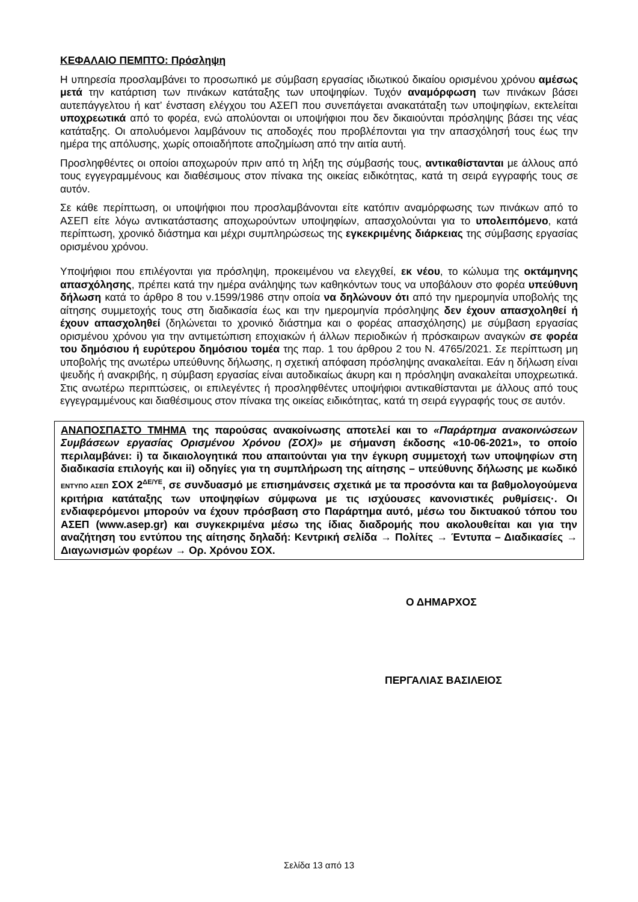ΚΕΦΑΛΑΙΟ ΠΕΜΠΤΟ: Πρόσληψη
Η υπηρεσία προσλαμβάνει το προσωπικό με σύμβαση εργασίας ιδιωτικού δικαίου ορισμένου χρόνου αμέσως μετά την κατάρτιση των πινάκων κατάταξης των υποψηφίων. Τυχόν αναμόρφωση των πινάκων βάσει αυτεπάγγελτου ή κατ’ ένσταση ελέγχου του ΑΣΕΠ που συνεπάγεται ανακατάταξη των υποψηφίων, εκτελείται υποχρεωτικά από το φορέα, ενώ απολύονται οι υποψήφιοι που δεν δικαιούνται πρόσληψης βάσει της νέας κατάταξης. Οι απολυόμενοι λαμβάνουν τις αποδοχές που προβλέπονται για την απασχόλησή τους έως την ημέρα της απόλυσης, χωρίς οποιαδήποτε αποζημίωση από την αιτία αυτή.
Προσληφθέντες οι οποίοι αποχωρούν πριν από τη λήξη της σύμβασής τους, αντικαθίστανται με άλλους από τους εγγεγραμμένους και διαθέσιμους στον πίνακα της οικείας ειδικότητας, κατά τη σειρά εγγραφής τους σε αυτόν.
Σε κάθε περίπτωση, οι υποψήφιοι που προσλαμβάνονται είτε κατόπιν αναμόρφωσης των πινάκων από το ΑΣΕΠ είτε λόγω αντικατάστασης αποχωρούντων υποψηφίων, απασχολούνται για το υπολειπόμενο, κατά περίπτωση, χρονικό διάστημα και μέχρι συμπληρώσεως της εγκεκριμένης διάρκειας της σύμβασης εργασίας ορισμένου χρόνου.
Υποψήφιοι που επιλέγονται για πρόσληψη, προκειμένου να ελεγχθεί, εκ νέου, το κώλυμα της οκτάμηνης απασχόλησης, πρέπει κατά την ημέρα ανάληψης των καθηκόντων τους να υποβάλουν στο φορέα υπεύθυνη δήλωση κατά το άρθρο 8 του ν.1599/1986 στην οποία να δηλώνουν ότι από την ημερομηνία υποβολής της αίτησης συμμετοχής τους στη διαδικασία έως και την ημερομηνία πρόσληψης δεν έχουν απασχοληθεί ή έχουν απασχοληθεί (δηλώνεται το χρονικό διάστημα και ο φορέας απασχόλησης) με σύμβαση εργασίας ορισμένου χρόνου για την αντιμετώπιση εποχιακών ή άλλων περιοδικών ή πρόσκαιρων αναγκών σε φορέα του δημόσιου ή ευρύτερου δημόσιου τομέα της παρ. 1 του άρθρου 2 του Ν. 4765/2021. Σε περίπτωση μη υποβολής της ανωτέρω υπεύθυνης δήλωσης, η σχετική απόφαση πρόσληψης ανακαλείται. Εάν η δήλωση είναι ψευδής ή ανακριβής, η σύμβαση εργασίας είναι αυτοδικαίως άκυρη και η πρόσληψη ανακαλείται υποχρεωτικά. Στις ανωτέρω περιπτώσεις, οι επιλεγέντες ή προσληφθέντες υποψήφιοι αντικαθίστανται με άλλους από τους εγγεγραμμένους και διαθέσιμους στον πίνακα της οικείας ειδικότητας, κατά τη σειρά εγγραφής τους σε αυτόν.
ΑΝΑΠΟΣΠΑΣΤΟ ΤΜΗΜΑ της παρούσας ανακοίνωσης αποτελεί και το «Παράρτημα ανακοινώσεων Συμβάσεων εργασίας Ορισμένου Χρόνου (ΣΟΧ)» με σήμανση έκδοσης «10-06-2021», το οποίο περιλαμβάνει: i) τα δικαιολογητικά που απαιτούνται για την έγκυρη συμμετοχή των υποψηφίων στη διαδικασία επιλογής και ii) οδηγίες για τη συμπλήρωση της αίτησης – υπεύθυνης δήλωσης με κωδικό ΕΝΤΥΠΟ ΑΣΕΠ ΣΟΧ 2<sup>ΔΕ/ΥΕ</sup>, σε συνδυασμό με επισημάνσεις σχετικά με τα προσόντα και τα βαθμολογούμενα κριτήρια κατάταξης των υποψηφίων σύμφωνα με τις ισχύουσες κανονιστικές ρυθμίσεις·. Οι ενδιαφερόμενοι μπορούν να έχουν πρόσβαση στο Παράρτημα αυτό, μέσω του δικτυακού τόπου του ΑΣΕΠ (www.asep.gr) και συγκεκριμένα μέσω της ίδιας διαδρομής που ακολουθείται και για την αναζήτηση του εντύπου της αίτησης δηλαδή: Κεντρική σελίδα → Πολίτες → Έντυπα – Διαδικασίες → Διαγωνισμών φορέων → Ορ. Χρόνου ΣΟΧ.
Ο ΔΗΜΑΡΧΟΣ
ΠΕΡΓΑΛΙΑΣ ΒΑΣΙΛΕΙΟΣ
Σελίδα 13 από 13